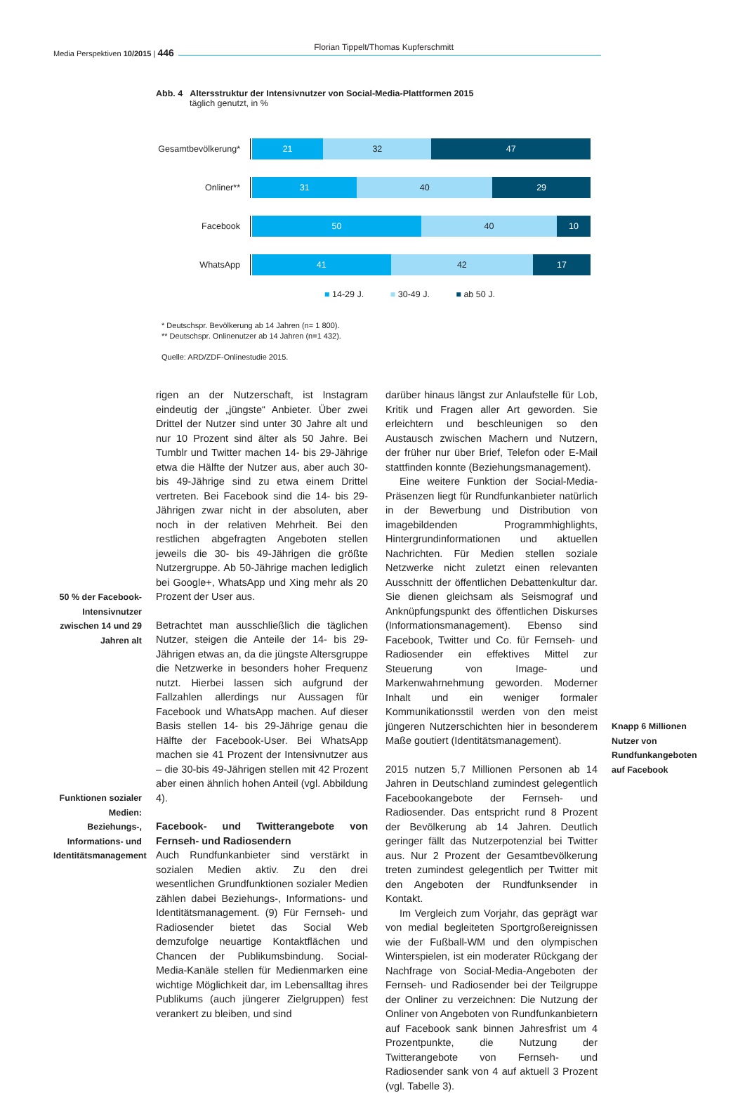Media Perspektiven 10/2015 | 446
Florian Tippelt/Thomas Kupferschmitt
Abb. 4 Altersstruktur der Intensivnutzer von Social-Media-Plattformen 2015
täglich genutzt, in %
Gesamtbevölkerung*
21 32 47
Onliner**
31 40 29
Facebook
50 40 10
WhatsApp
41 42 17
■ 14-29 J. ■ 30-49 J. ■ ab 50 J.
* Deutschspr. Bevölkerung ab 14 Jahren (n= 1 800).
** Deutschspr. Onlinenutzer ab 14 Jahren (n=1 432).
Quelle: ARD/ZDF-Onlinestudie 2015.
50 % der Facebook-Intensivnutzer zwischen 14 und 29 Jahren alt
Funktionen sozialer Medien: Beziehungs-, Informations- und Identitätsmanagement
rigen an der Nutzerschaft, ist Instagram eindeutig der „jüngste“ Anbieter. Über zwei Drittel der Nutzer sind unter 30 Jahre alt und nur 10 Prozent sind älter als 50 Jahre. Bei Tumblr und Twitter machen 14- bis 29-Jährige etwa die Hälfte der Nutzer aus, aber auch 30- bis 49-Jährige sind zu etwa einem Drittel vertreten. Bei Facebook sind die 14- bis 29-Jährigen zwar nicht in der absoluten, aber noch in der relativen Mehrheit. Bei den restlichen abgefragten Angeboten stellen jeweils die 30- bis 49-Jährigen die größte Nutzergruppe. Ab 50-Jährige machen lediglich bei Google+, WhatsApp und Xing mehr als 20 Prozent der User aus.
Betrachtet man ausschließlich die täglichen Nutzer, steigen die Anteile der 14- bis 29-Jährigen etwas an, da die jüngste Altersgruppe die Netzwerke in besonders hoher Frequenz nutzt. Hierbei lassen sich aufgrund der Fallzahlen allerdings nur Aussagen für Facebook und WhatsApp machen. Auf dieser Basis stellen 14- bis 29-Jährige genau die Hälfte der Facebook-User. Bei WhatsApp machen sie 41 Prozent der Intensivnutzer aus – die 30-bis 49-Jährigen stellen mit 42 Prozent aber einen ähnlich hohen Anteil (vgl. Abbildung 4).
Facebook- und Twitterangebote von Fernseh- und Radiosendern
Auch Rundfunkanbieter sind verstärkt in sozialen Medien aktiv. Zu den drei wesentlichen Grundfunktionen sozialer Medien zählen dabei Beziehungs-, Informations- und Identitätsmanagement. (9) Für Fernseh- und Radiosender bietet das Social Web demzufolge neuartige Kontaktflächen und Chancen der Publikumsbindung. Social-Media-Kanäle stellen für Medienmarken eine wichtige Möglichkeit dar, im Lebensalltag ihres Publikums (auch jüngerer Zielgruppen) fest verankert zu bleiben, und sind
darüber hinaus längst zur Anlaufstelle für Lob, Kritik und Fragen aller Art geworden. Sie erleichtern und beschleunigen so den Austausch zwischen Machern und Nutzern, der früher nur über Brief, Telefon oder E-Mail stattfinden konnte (Beziehungsmanagement).
Eine weitere Funktion der Social-Media-Präsenzen liegt für Rundfunkanbieter natürlich in der Bewerbung und Distribution von imagebildenden Programmhighlights, Hintergrundinformationen und aktuellen Nachrichten. Für Medien stellen soziale Netzwerke nicht zuletzt einen relevanten Ausschnitt der öffentlichen Debattenkultur dar. Sie dienen gleichsam als Seismograf und Anknüpfungspunkt des öffentlichen Diskurses (Informationsmanagement). Ebenso sind Facebook, Twitter und Co. für Fernseh- und Radiosender ein effektives Mittel zur Steuerung von Image- und Markenwahrnehmung geworden. Moderner Inhalt und ein weniger formaler Kommunikationsstil werden von den meist jüngeren Nutzerschichten hier in besonderem Maße goutiert (Identitätsmanagement).
2015 nutzen 5,7 Millionen Personen ab 14 Jahren in Deutschland zumindest gelegentlich Facebookangebote der Fernseh- und Radiosender. Das entspricht rund 8 Prozent der Bevölkerung ab 14 Jahren. Deutlich geringer fällt das Nutzerpotenzial bei Twitter aus. Nur 2 Prozent der Gesamtbevölkerung treten zumindest gelegentlich per Twitter mit den Angeboten der Rundfunksender in Kontakt.
Im Vergleich zum Vorjahr, das geprägt war von medial begleiteten Sportgroßereignissen wie der Fußball-WM und den olympischen Winterspielen, ist ein moderater Rückgang der Nachfrage von Social-Media-Angeboten der Fernseh- und Radiosender bei der Teilgruppe der Onliner zu verzeichnen: Die Nutzung der Onliner von Angeboten von Rundfunkanbietern auf Facebook sank binnen Jahresfrist um 4 Prozentpunkte, die Nutzung der Twitterangebote von Fernseh- und Radiosender sank von 4 auf aktuell 3 Prozent (vgl. Tabelle 3).
Knapp 6 Millionen Nutzer von Rundfunkangeboten auf Facebook